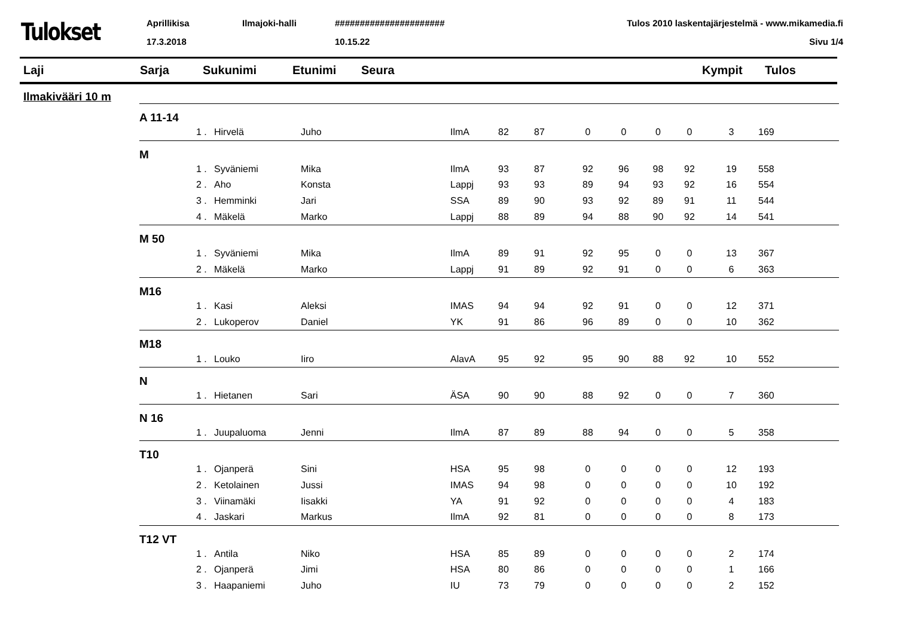Tulokset
Aprillikisa
17.3.2018
Ilmajoki-halli ######################
10.15.22
Tulos 2010 laskentajärjestelmä - www.mikamedia.fi
Sivu 1/4
Laji Sarja Sukunimi Etunimi Seura Kympit Tulos
Ilmakivääri 10 m
| A 11-14 | | | | | | | | | | | | |
| | 1 . | Hirvelä | Juho | IlmA | 82 | 87 | 0 | 0 | 0 | 0 | 3 | 169 |
| M | | | | | | | | | | | | |
| | 1 . | Syväniemi | Mika | IlmA | 93 | 87 | 92 | 96 | 98 | 92 | 19 | 558 |
| | 2 . | Aho | Konsta | Lappj | 93 | 93 | 89 | 94 | 93 | 92 | 16 | 554 |
| | 3 . | Hemminki | Jari | SSA | 89 | 90 | 93 | 92 | 89 | 91 | 11 | 544 |
| | 4 . | Mäkelä | Marko | Lappj | 88 | 89 | 94 | 88 | 90 | 92 | 14 | 541 |
| M 50 | | | | | | | | | | | | |
| | 1 . | Syväniemi | Mika | IlmA | 89 | 91 | 92 | 95 | 0 | 0 | 13 | 367 |
| | 2 . | Mäkelä | Marko | Lappj | 91 | 89 | 92 | 91 | 0 | 0 | 6 | 363 |
| M16 | | | | | | | | | | | | |
| | 1 . | Kasi | Aleksi | IMAS | 94 | 94 | 92 | 91 | 0 | 0 | 12 | 371 |
| | 2 . | Lukoperov | Daniel | YK | 91 | 86 | 96 | 89 | 0 | 0 | 10 | 362 |
| M18 | | | | | | | | | | | | |
| | 1 . | Louko | Iiro | AlavA | 95 | 92 | 95 | 90 | 88 | 92 | 10 | 552 |
| N | | | | | | | | | | | | |
| | 1 . | Hietanen | Sari | ÄSA | 90 | 90 | 88 | 92 | 0 | 0 | 7 | 360 |
| N 16 | | | | | | | | | | | | |
| | 1 . | Juupaluoma | Jenni | IlmA | 87 | 89 | 88 | 94 | 0 | 0 | 5 | 358 |
| T10 | | | | | | | | | | | | |
| | 1 . | Ojanperä | Sini | HSA | 95 | 98 | 0 | 0 | 0 | 0 | 12 | 193 |
| | 2 . | Ketolainen | Jussi | IMAS | 94 | 98 | 0 | 0 | 0 | 0 | 10 | 192 |
| | 3 . | Viinamäki | Iisakki | YA | 91 | 92 | 0 | 0 | 0 | 0 | 4 | 183 |
| | 4 . | Jaskari | Markus | IlmA | 92 | 81 | 0 | 0 | 0 | 0 | 8 | 173 |
| T12 VT | | | | | | | | | | | | |
| | 1 . | Antila | Niko | HSA | 85 | 89 | 0 | 0 | 0 | 0 | 2 | 174 |
| | 2 . | Ojanperä | Jimi | HSA | 80 | 86 | 0 | 0 | 0 | 0 | 1 | 166 |
| | 3 . | Haapaniemi | Juho | IU | 73 | 79 | 0 | 0 | 0 | 0 | 2 | 152 |